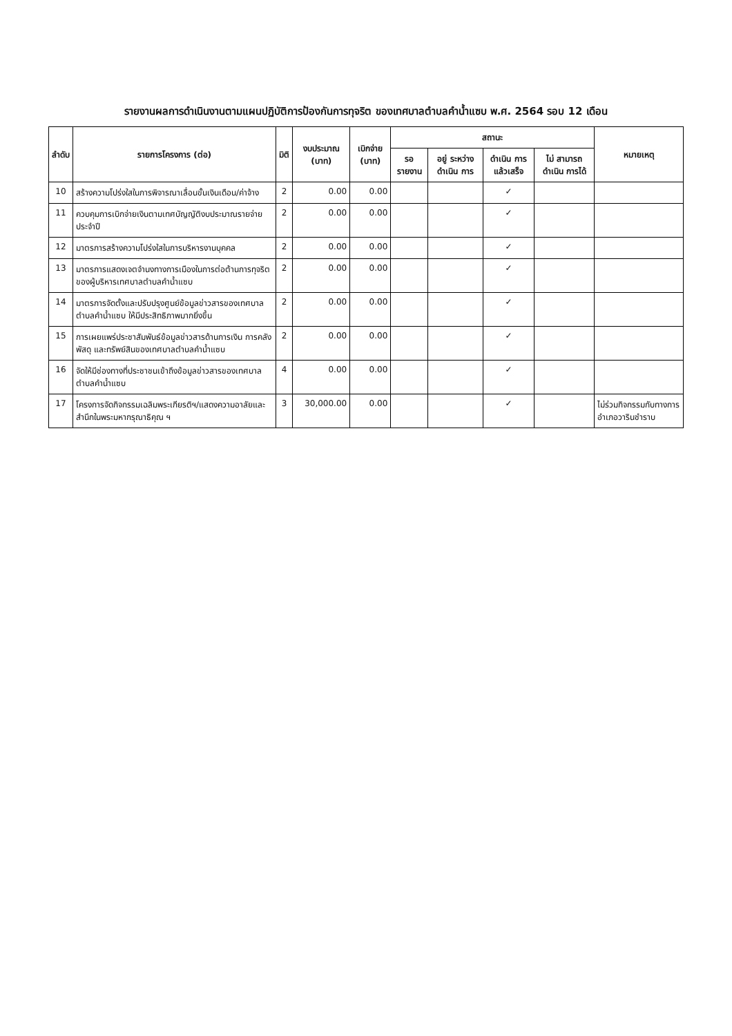รายงานผลการดำเนินงานตามแผนปฏิบัติการป้องกันการทุจริต ของเทศบาลตำบลคำน้ำแซบ พ.ศ. 2564 รอบ 12 เดือน
| ลำดับ | รายการโครงการ (ต่อ) | มิติ | งบประมาณ (บาท) | เบิกจ่าย (บาท) | สถานะ | | | | หมายเหตุ |
| --- | --- | --- | --- | --- | --- | --- | --- | --- | --- |
| | | | | | รอ รายงาน | อยู่ ระหว่าง ดำเนิน การ | ดำเนิน การ แล้วเสร็จ | ไม่ สามารถ ดำเนิน การได้ | |
| 10 | สร้างความโปร่งใสในการพิจารณาเลื่อนขั้นเงินเดือน/ค่าจ้าง | 2 | 0.00 | 0.00 | | | ✓ | | |
| 11 | ควบคุมการเบิกจ่ายเงินตามเทศบัญญัติงบประมาณรายจ่ายประจำปี | 2 | 0.00 | 0.00 | | | ✓ | | |
| 12 | มาตรการสร้างความโปร่งใสในการบริหารงานบุคคล | 2 | 0.00 | 0.00 | | | ✓ | | |
| 13 | มาตรการแสดงเจตจำนงทางการเมืองในการต่อต้านการทุจริตของผู้บริหารเทศบาลตำบลคำน้ำแซบ | 2 | 0.00 | 0.00 | | | ✓ | | |
| 14 | มาตรการจัดตั้งและปรับปรุงศูนย์ข้อมูลข่าวสารของเทศบาลตำบลคำน้ำแซบ ให้มีประสิทธิภาพมากยิ่งขึ้น | 2 | 0.00 | 0.00 | | | ✓ | | |
| 15 | การเผยแพร่ประชาสัมพันธ์ข้อมูลข่าวสารด้านการเงิน การคลัง พัสดุ และทรัพย์สินของเทศบาลตำบลคำน้ำแซบ | 2 | 0.00 | 0.00 | | | ✓ | | |
| 16 | จัดให้มีช่องทางที่ประชาชนเข้าถึงข้อมูลข่าวสารของเทศบาลตำบลคำน้ำแซบ | 4 | 0.00 | 0.00 | | | ✓ | | |
| 17 | โครงการจัดกิจกรรมเฉลิมพระเกียรติฯ/แสดงความอาลัยและสำนึกในพระมหากรุณาธิคุณ ฯ | 3 | 30,000.00 | 0.00 | | | ✓ | | ไม่ร่วมกิจกรรมกับทางการอำเภอวารินชำราบ |